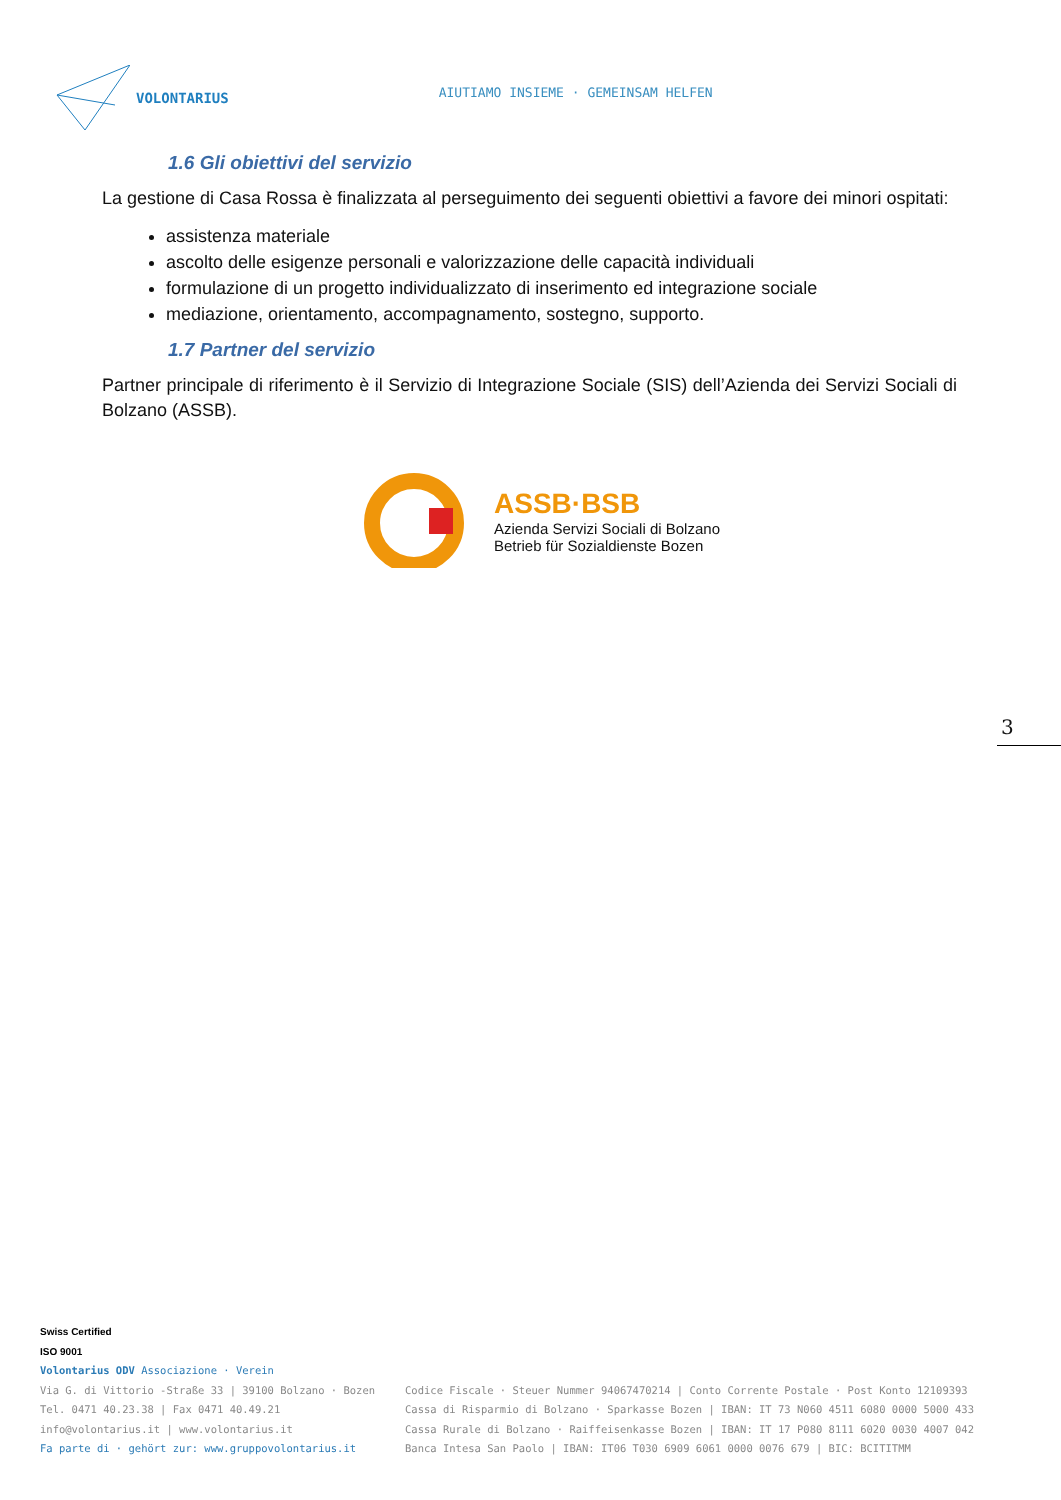VOLONTARIUS
AIUTIAMO INSIEME · GEMEINSAM HELFEN
1.6 Gli obiettivi del servizio
La gestione di Casa Rossa è finalizzata al perseguimento dei seguenti obiettivi a favore dei minori ospitati:
assistenza materiale
ascolto delle esigenze personali e valorizzazione delle capacità individuali
formulazione di un progetto individualizzato di inserimento ed integrazione sociale
mediazione, orientamento, accompagnamento, sostegno, supporto.
1.7 Partner del servizio
Partner principale di riferimento è il Servizio di Integrazione Sociale (SIS) dell’Azienda dei Servizi Sociali di Bolzano (ASSB).
ASSB·BSB
Azienda Servizi Sociali di Bolzano
Betrieb für Sozialdienste Bozen
3
Swiss Certified
ISO 9001
Volontarius ODV Associazione · Verein
Via G. di Vittorio -Straße 33 | 39100 Bolzano · Bozen
Tel. 0471 40.23.38 | Fax 0471 40.49.21
info@volontarius.it | www.volontarius.it
Fa parte di · gehört zur: www.gruppovolontarius.it
Codice Fiscale · Steuer Nummer 94067470214 | Conto Corrente Postale · Post Konto 12109393
Cassa di Risparmio di Bolzano · Sparkasse Bozen | IBAN: IT 73 N060 4511 6080 0000 5000 433
Cassa Rurale di Bolzano · Raiffeisenkasse Bozen | IBAN: IT 17 P080 8111 6020 0030 4007 042
Banca Intesa San Paolo | IBAN: IT06 T030 6909 6061 0000 0076 679 | BIC: BCITITMM